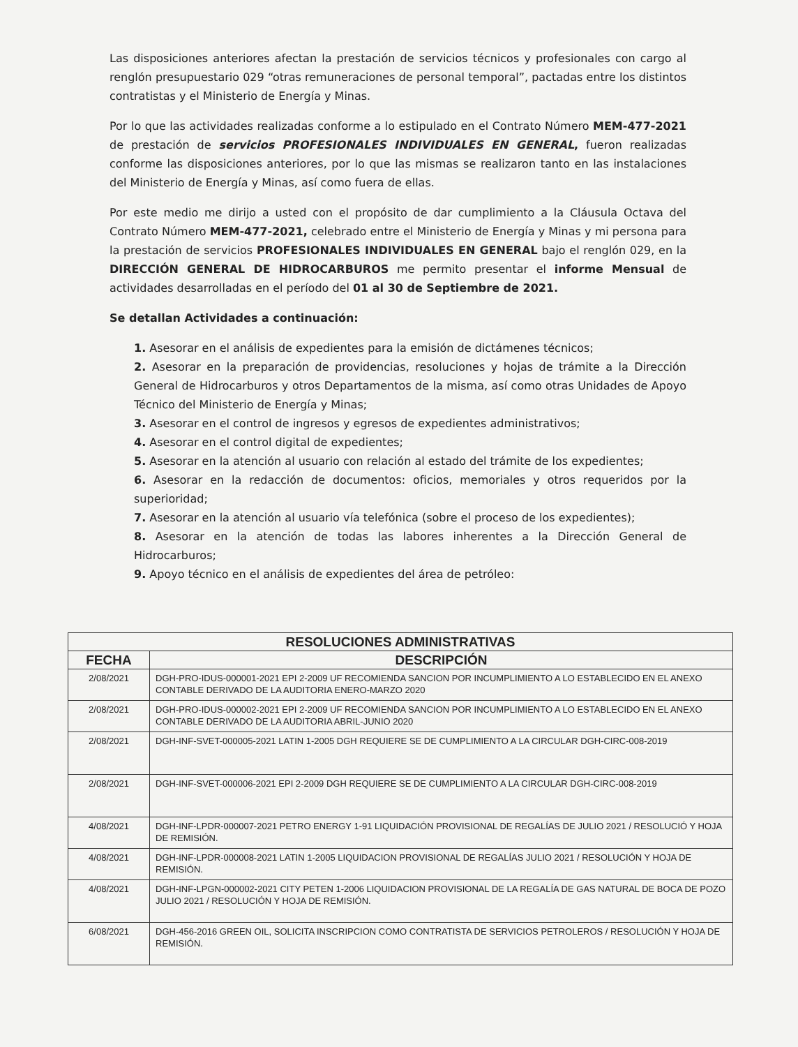Las disposiciones anteriores afectan la prestación de servicios técnicos y profesionales con cargo al renglón presupuestario 029 “otras remuneraciones de personal temporal”, pactadas entre los distintos contratistas y el Ministerio de Energía y Minas.
Por lo que las actividades realizadas conforme a lo estipulado en el Contrato Número MEM-477-2021 de prestación de servicios PROFESIONALES INDIVIDUALES EN GENERAL, fueron realizadas conforme las disposiciones anteriores, por lo que las mismas se realizaron tanto en las instalaciones del Ministerio de Energía y Minas, así como fuera de ellas.
Por este medio me dirijo a usted con el propósito de dar cumplimiento a la Cláusula Octava del Contrato Número MEM-477-2021, celebrado entre el Ministerio de Energía y Minas y mi persona para la prestación de servicios PROFESIONALES INDIVIDUALES EN GENERAL bajo el renglón 029, en la DIRECCIÓN GENERAL DE HIDROCARBUROS me permito presentar el informe Mensual de actividades desarrolladas en el período del 01 al 30 de Septiembre de 2021.
Se detallan Actividades a continuación:
1. Asesorar en el análisis de expedientes para la emisión de dictámenes técnicos;
2. Asesorar en la preparación de providencias, resoluciones y hojas de trámite a la Dirección General de Hidrocarburos y otros Departamentos de la misma, así como otras Unidades de Apoyo Técnico del Ministerio de Energía y Minas;
3. Asesorar en el control de ingresos y egresos de expedientes administrativos;
4. Asesorar en el control digital de expedientes;
5. Asesorar en la atención al usuario con relación al estado del trámite de los expedientes;
6. Asesorar en la redacción de documentos: oficios, memoriales y otros requeridos por la superioridad;
7. Asesorar en la atención al usuario vía telefónica (sobre el proceso de los expedientes);
8. Asesorar en la atención de todas las labores inherentes a la Dirección General de Hidrocarburos;
9. Apoyo técnico en el análisis de expedientes del área de petróleo:
| RESOLUCIONES ADMINISTRATIVAS | |
| --- | --- |
| FECHA | DESCRIPCIÓN |
| 2/08/2021 | DGH-PRO-IDUS-000001-2021 EPI 2-2009 UF RECOMIENDA SANCION POR INCUMPLIMIENTO A LO ESTABLECIDO EN EL ANEXO CONTABLE DERIVADO DE LA AUDITORIA ENERO-MARZO 2020 |
| 2/08/2021 | DGH-PRO-IDUS-000002-2021 EPI 2-2009 UF RECOMIENDA SANCION POR INCUMPLIMIENTO A LO ESTABLECIDO EN EL ANEXO CONTABLE DERIVADO DE LA AUDITORIA ABRIL-JUNIO 2020 |
| 2/08/2021 | DGH-INF-SVET-000005-2021 LATIN 1-2005 DGH REQUIERE SE DE CUMPLIMIENTO A LA CIRCULAR DGH-CIRC-008-2019 |
| 2/08/2021 | DGH-INF-SVET-000006-2021 EPI 2-2009 DGH REQUIERE SE DE CUMPLIMIENTO A LA CIRCULAR DGH-CIRC-008-2019 |
| 4/08/2021 | DGH-INF-LPDR-000007-2021 PETRO ENERGY 1-91 LIQUIDACIÓN PROVISIONAL DE REGALÍAS DE JULIO 2021 / RESOLUCIÓ Y HOJA DE REMISIÓN. |
| 4/08/2021 | DGH-INF-LPDR-000008-2021 LATIN 1-2005 LIQUIDACION PROVISIONAL DE REGALÍAS JULIO 2021 / RESOLUCIÓN Y HOJA DE REMISIÓN. |
| 4/08/2021 | DGH-INF-LPGN-000002-2021 CITY PETEN 1-2006 LIQUIDACION PROVISIONAL DE LA REGALÍA DE GAS NATURAL DE BOCA DE POZO JULIO 2021 / RESOLUCIÓN Y HOJA DE REMISIÓN. |
| 6/08/2021 | DGH-456-2016 GREEN OIL, SOLICITA INSCRIPCION COMO CONTRATISTA DE SERVICIOS PETROLEROS / RESOLUCIÓN Y HOJA DE REMISIÓN. |